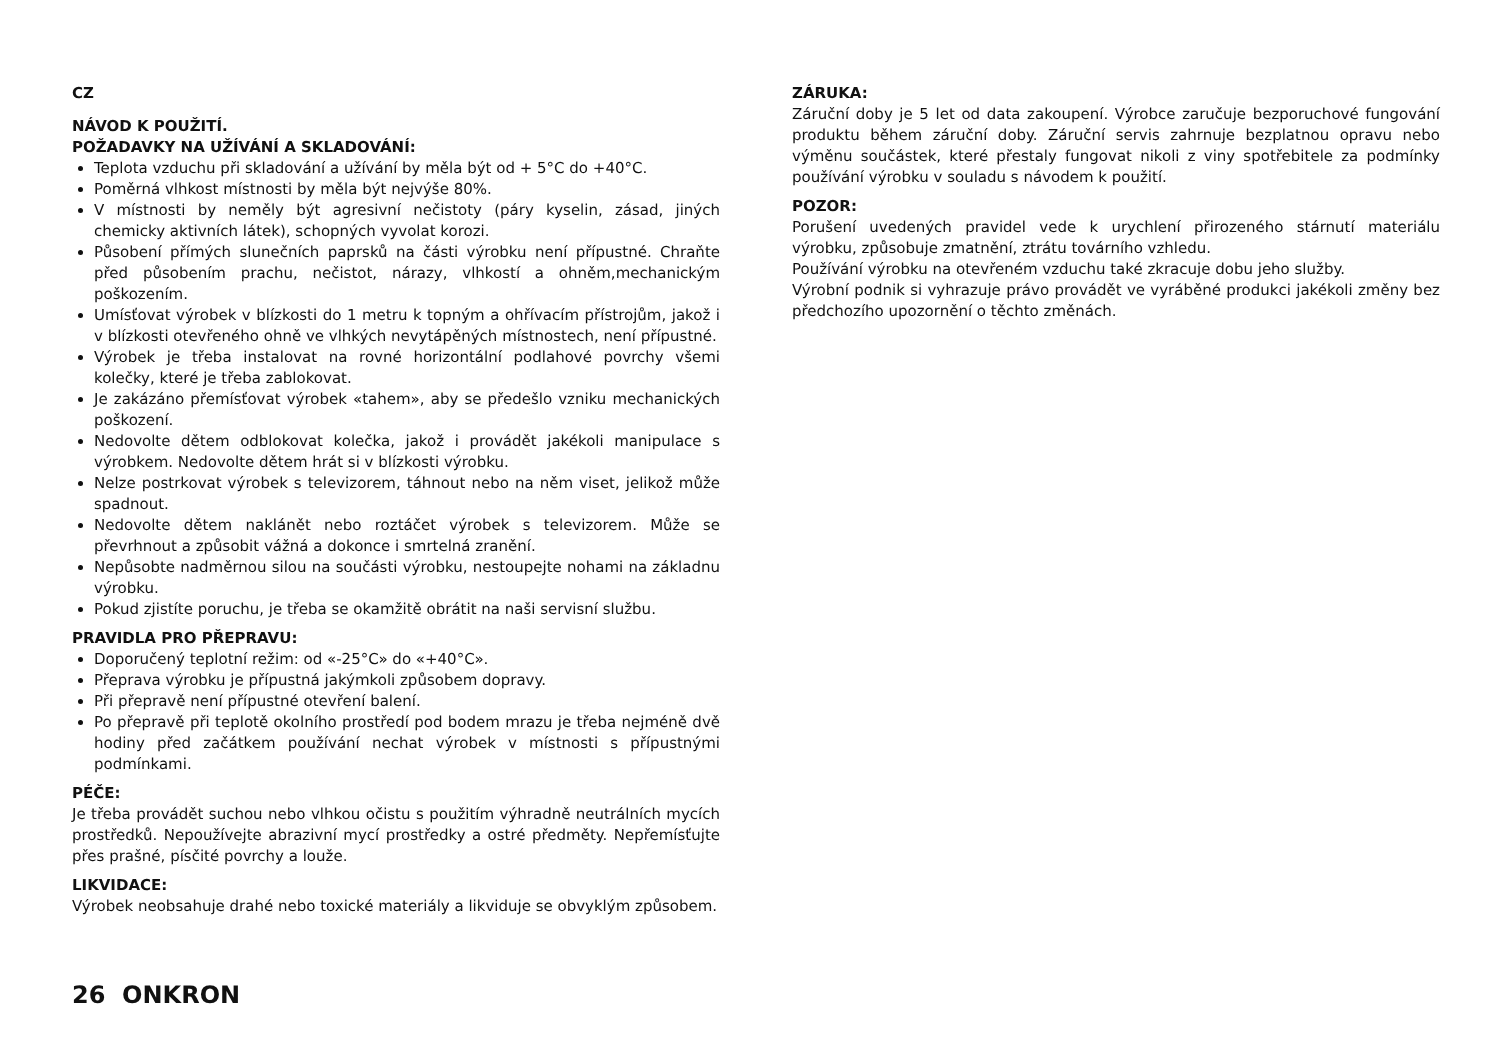CZ
NÁVOD K POUŽITÍ.
POŽADAVKY NA UŽÍVÁNÍ A SKLADOVÁNÍ:
Teplota vzduchu při skladování a užívání by měla být od + 5°C do +40°C.
Poměrná vlhkost místnosti by měla být nejvýše 80%.
V místnosti by neměly být agresivní nečistoty (páry kyselin, zásad, jiných chemicky aktivních látek), schopných vyvolat korozi.
Působení přímých slunečních paprsků na části výrobku není přípustné. Chraňte před působením prachu, nečistot, nárazy, vlhkostí a ohněm,mechanickým poškozením.
Umísťovat výrobek v blízkosti do 1 metru k topným a ohřívacím přístrojům, jakož i v blízkosti otevřeného ohně ve vlhkých nevytápěných místnostech, není přípustné.
Výrobek je třeba instalovat na rovné horizontální podlahové povrchy všemi kolečky, které je třeba zablokovat.
Je zakázáno přemísťovat výrobek «tahem», aby se předešlo vzniku mechanických poškození.
Nedovolte dětem odblokovat kolečka, jakož i provádět jakékoli manipulace s výrobkem. Nedovolte dětem hrát si v blízkosti výrobku.
Nelze postrkovat výrobek s televizorem, táhnout nebo na něm viset, jelikož může spadnout.
Nedovolte dětem naklánět nebo roztáčet výrobek s televizorem. Může se převrhnout a způsobit vážná a dokonce i smrtelná zranění.
Nepůsobte nadměrnou silou na součásti výrobku, nestoupejte nohami na základnu výrobku.
Pokud zjistíte poruchu, je třeba se okamžitě obrátit na naši servisní službu.
PRAVIDLA PRO PŘEPRAVU:
Doporučený teplotní režim: od «-25°C» do «+40°C».
Přeprava výrobku je přípustná jakýmkoli způsobem dopravy.
Při přepravě není přípustné otevření balení.
Po přepravě při teplotě okolního prostředí pod bodem mrazu je třeba nejméně dvě hodiny před začátkem používání nechat výrobek v místnosti s přípustnými podmínkami.
PÉČE:
Je třeba provádět suchou nebo vlhkou očistu s použitím výhradně neutrálních mycích prostředků. Nepoužívejte abrazivní mycí prostředky a ostré předměty. Nepřemísťujte přes prašné, písčité povrchy a louže.
LIKVIDACE:
Výrobek neobsahuje drahé nebo toxické materiály a likviduje se obvyklým způsobem.
ZÁRUKA:
Záruční doby je 5 let od data zakoupení. Výrobce zaručuje bezporuchové fungování produktu během záruční doby. Záruční servis zahrnuje bezplatnou opravu nebo výměnu součástek, které přestaly fungovat nikoli z viny spotřebitele za podmínky používání výrobku v souladu s návodem k použití.
POZOR:
Porušení uvedených pravidel vede k urychlení přirozeného stárnutí materiálu výrobku, způsobuje zmatnění, ztrátu továrního vzhledu.
Používání výrobku na otevřeném vzduchu také zkracuje dobu jeho služby.
Výrobní podnik si vyhrazuje právo provádět ve vyráběné produkci jakékoli změny bez předchozího upozornění o těchto změnách.
26 ONKRON